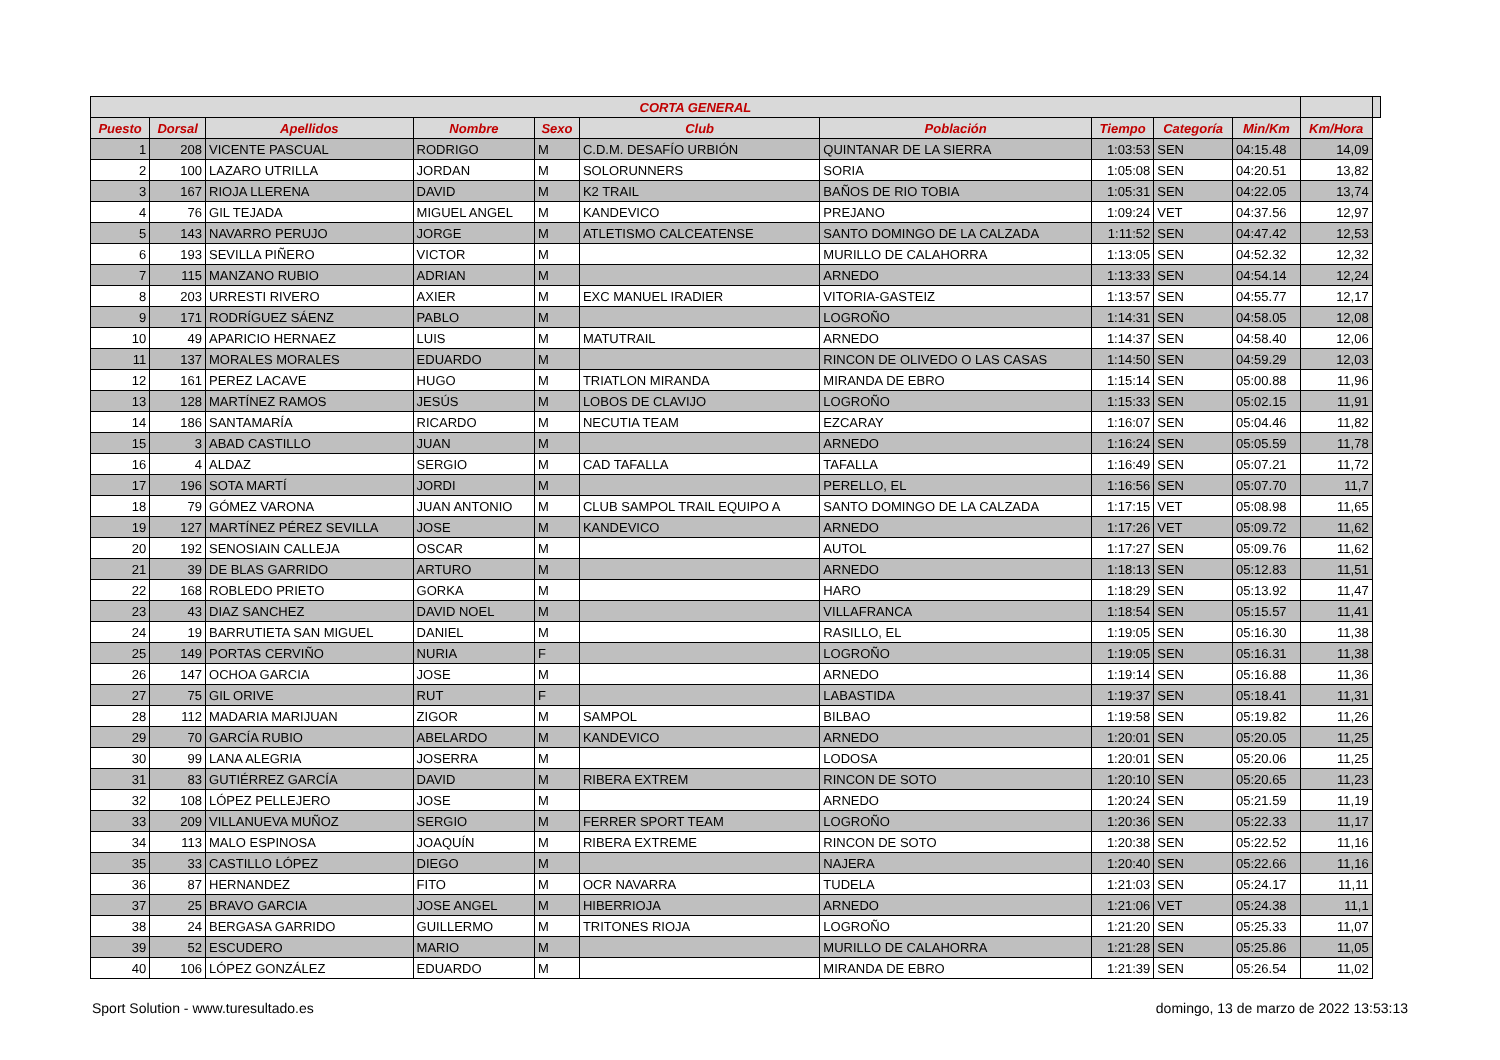| CORTA GENERAL | | | | | | | | | | | |
| --- | --- | --- | --- | --- | --- | --- | --- | --- | --- | --- | --- |
| Puesto | Dorsal | Apellidos | Nombre | Sexo | Club | Población | Tiempo | Categoría | Min/Km | Km/Hora | |
| 1 | 208 | VICENTE PASCUAL | RODRIGO | M | C.D.M. DESAFÍO URBIÓN | QUINTANAR DE LA SIERRA | 1:03:53 | SEN | 04:15.48 | 14,09 | |
| 2 | 100 | LAZARO UTRILLA | JORDAN | M | SOLORUNNERS | SORIA | 1:05:08 | SEN | 04:20.51 | 13,82 | |
| 3 | 167 | RIOJA LLERENA | DAVID | M | K2 TRAIL | BAÑOS DE RIO TOBIA | 1:05:31 | SEN | 04:22.05 | 13,74 | |
| 4 | 76 | GIL TEJADA | MIGUEL ANGEL | M | KANDEVICO | PREJANO | 1:09:24 | VET | 04:37.56 | 12,97 | |
| 5 | 143 | NAVARRO PERUJO | JORGE | M | ATLETISMO CALCEATENSE | SANTO DOMINGO DE LA CALZADA | 1:11:52 | SEN | 04:47.42 | 12,53 | |
| 6 | 193 | SEVILLA PIÑERO | VICTOR | M | | MURILLO DE CALAHORRA | 1:13:05 | SEN | 04:52.32 | 12,32 | |
| 7 | 115 | MANZANO RUBIO | ADRIAN | M | | ARNEDO | 1:13:33 | SEN | 04:54.14 | 12,24 | |
| 8 | 203 | URRESTI RIVERO | AXIER | M | EXC MANUEL IRADIER | VITORIA-GASTEIZ | 1:13:57 | SEN | 04:55.77 | 12,17 | |
| 9 | 171 | RODRÍGUEZ SÁENZ | PABLO | M | | LOGROÑO | 1:14:31 | SEN | 04:58.05 | 12,08 | |
| 10 | 49 | APARICIO HERNAEZ | LUIS | M | MATUTRAIL | ARNEDO | 1:14:37 | SEN | 04:58.40 | 12,06 | |
| 11 | 137 | MORALES MORALES | EDUARDO | M | | RINCON DE OLIVEDO O LAS CASAS | 1:14:50 | SEN | 04:59.29 | 12,03 | |
| 12 | 161 | PEREZ LACAVE | HUGO | M | TRIATLON MIRANDA | MIRANDA DE EBRO | 1:15:14 | SEN | 05:00.88 | 11,96 | |
| 13 | 128 | MARTÍNEZ RAMOS | JESÚS | M | LOBOS DE CLAVIJO | LOGROÑO | 1:15:33 | SEN | 05:02.15 | 11,91 | |
| 14 | 186 | SANTAMARÍA | RICARDO | M | NECUTIA TEAM | EZCARAY | 1:16:07 | SEN | 05:04.46 | 11,82 | |
| 15 | 3 | ABAD CASTILLO | JUAN | M | | ARNEDO | 1:16:24 | SEN | 05:05.59 | 11,78 | |
| 16 | 4 | ALDAZ | SERGIO | M | CAD TAFALLA | TAFALLA | 1:16:49 | SEN | 05:07.21 | 11,72 | |
| 17 | 196 | SOTA MARTÍ | JORDI | M | | PERELLO, EL | 1:16:56 | SEN | 05:07.70 | 11,7 | |
| 18 | 79 | GÓMEZ VARONA | JUAN ANTONIO | M | CLUB SAMPOL TRAIL EQUIPO A | SANTO DOMINGO DE LA CALZADA | 1:17:15 | VET | 05:08.98 | 11,65 | |
| 19 | 127 | MARTÍNEZ PÉREZ SEVILLA | JOSE | M | KANDEVICO | ARNEDO | 1:17:26 | VET | 05:09.72 | 11,62 | |
| 20 | 192 | SENOSIAIN CALLEJA | OSCAR | M | | AUTOL | 1:17:27 | SEN | 05:09.76 | 11,62 | |
| 21 | 39 | DE BLAS GARRIDO | ARTURO | M | | ARNEDO | 1:18:13 | SEN | 05:12.83 | 11,51 | |
| 22 | 168 | ROBLEDO PRIETO | GORKA | M | | HARO | 1:18:29 | SEN | 05:13.92 | 11,47 | |
| 23 | 43 | DIAZ SANCHEZ | DAVID NOEL | M | | VILLAFRANCA | 1:18:54 | SEN | 05:15.57 | 11,41 | |
| 24 | 19 | BARRUTIETA SAN MIGUEL | DANIEL | M | | RASILLO, EL | 1:19:05 | SEN | 05:16.30 | 11,38 | |
| 25 | 149 | PORTAS CERVIÑO | NURIA | F | | LOGROÑO | 1:19:05 | SEN | 05:16.31 | 11,38 | |
| 26 | 147 | OCHOA GARCIA | JOSE | M | | ARNEDO | 1:19:14 | SEN | 05:16.88 | 11,36 | |
| 27 | 75 | GIL ORIVE | RUT | F | | LABASTIDA | 1:19:37 | SEN | 05:18.41 | 11,31 | |
| 28 | 112 | MADARIA MARIJUAN | ZIGOR | M | SAMPOL | BILBAO | 1:19:58 | SEN | 05:19.82 | 11,26 | |
| 29 | 70 | GARCÍA RUBIO | ABELARDO | M | KANDEVICO | ARNEDO | 1:20:01 | SEN | 05:20.05 | 11,25 | |
| 30 | 99 | LANA ALEGRIA | JOSERRA | M | | LODOSA | 1:20:01 | SEN | 05:20.06 | 11,25 | |
| 31 | 83 | GUTIÉRREZ GARCÍA | DAVID | M | RIBERA EXTREM | RINCON DE SOTO | 1:20:10 | SEN | 05:20.65 | 11,23 | |
| 32 | 108 | LÓPEZ PELLEJERO | JOSE | M | | ARNEDO | 1:20:24 | SEN | 05:21.59 | 11,19 | |
| 33 | 209 | VILLANUEVA MUÑOZ | SERGIO | M | FERRER SPORT TEAM | LOGROÑO | 1:20:36 | SEN | 05:22.33 | 11,17 | |
| 34 | 113 | MALO ESPINOSA | JOAQUÍN | M | RIBERA EXTREME | RINCON DE SOTO | 1:20:38 | SEN | 05:22.52 | 11,16 | |
| 35 | 33 | CASTILLO LÓPEZ | DIEGO | M | | NAJERA | 1:20:40 | SEN | 05:22.66 | 11,16 | |
| 36 | 87 | HERNANDEZ | FITO | M | OCR NAVARRA | TUDELA | 1:21:03 | SEN | 05:24.17 | 11,11 | |
| 37 | 25 | BRAVO GARCIA | JOSE ANGEL | M | HIBERRIOJA | ARNEDO | 1:21:06 | VET | 05:24.38 | 11,1 | |
| 38 | 24 | BERGASA GARRIDO | GUILLERMO | M | TRITONES RIOJA | LOGROÑO | 1:21:20 | SEN | 05:25.33 | 11,07 | |
| 39 | 52 | ESCUDERO | MARIO | M | | MURILLO DE CALAHORRA | 1:21:28 | SEN | 05:25.86 | 11,05 | |
| 40 | 106 | LÓPEZ GONZÁLEZ | EDUARDO | M | | MIRANDA DE EBRO | 1:21:39 | SEN | 05:26.54 | 11,02 | |
Sport Solution - www.turesultado.es domingo, 13 de marzo de 2022 13:53:13